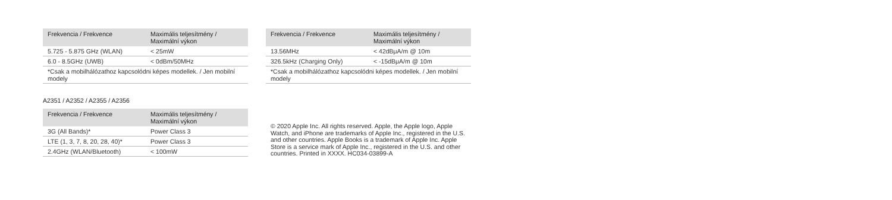| Frekvencia / Frekvence | Maximális teljesítmény / Maximální výkon |
| --- | --- |
| 5.725 - 5.875 GHz (WLAN) | < 25mW |
| 6.0 - 8.5GHz (UWB) | < 0dBm/50MHz |
| *Csak a mobilhálózathoz kapcsolódni képes modellek. / Jen mobilní modely | |
A2351 / A2352 / A2355 / A2356
| Frekvencia / Frekvence | Maximális teljesítmény / Maximální výkon |
| --- | --- |
| 3G (All Bands)* | Power Class 3 |
| LTE (1, 3, 7, 8, 20, 28, 40)* | Power Class 3 |
| 2.4GHz (WLAN/Bluetooth) | < 100mW |
| Frekvencia / Frekvence | Maximális teljesítmény / Maximální výkon |
| --- | --- |
| 13.56MHz | < 42dBμA/m @ 10m |
| 326.5kHz (Charging Only) | < -15dBμA/m @ 10m |
| *Csak a mobilhálózathoz kapcsolódni képes modellek. / Jen mobilní modely | |
© 2020 Apple Inc. All rights reserved. Apple, the Apple logo, Apple Watch, and iPhone are trademarks of Apple Inc., registered in the U.S. and other countries. Apple Books is a trademark of Apple Inc. Apple Store is a service mark of Apple Inc., registered in the U.S. and other countries. Printed in XXXX. HC034-03899-A